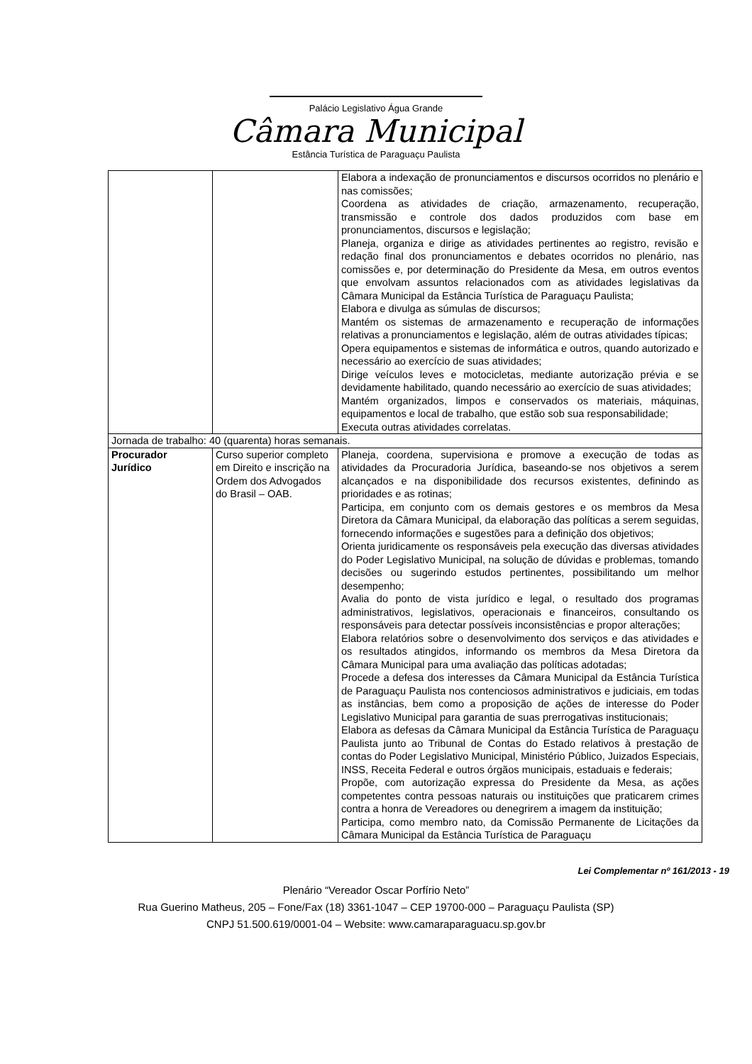Palácio Legislativo Água Grande
Câmara Municipal
Estância Turística de Paraguaçu Paulista
| | | Elabora a indexação de pronunciamentos e discursos ocorridos no plenário e nas comissões; Coordena as atividades de criação, armazenamento, recuperação, transmissão e controle dos dados produzidos com base em pronunciamentos, discursos e legislação; Planeja, organiza e dirige as atividades pertinentes ao registro, revisão e redação final dos pronunciamentos e debates ocorridos no plenário, nas comissões e, por determinação do Presidente da Mesa, em outros eventos que envolvam assuntos relacionados com as atividades legislativas da Câmara Municipal da Estância Turística de Paraguaçu Paulista; Elabora e divulga as súmulas de discursos; Mantém os sistemas de armazenamento e recuperação de informações relativas a pronunciamentos e legislação, além de outras atividades típicas; Opera equipamentos e sistemas de informática e outros, quando autorizado e necessário ao exercício de suas atividades; Dirige veículos leves e motocicletas, mediante autorização prévia e se devidamente habilitado, quando necessário ao exercício de suas atividades; Mantém organizados, limpos e conservados os materiais, máquinas, equipamentos e local de trabalho, que estão sob sua responsabilidade; Executa outras atividades correlatas. |
| Jornada de trabalho: 40 (quarenta) horas semanais. | | |
| Procurador Jurídico | Curso superior completo em Direito e inscrição na Ordem dos Advogados do Brasil – OAB. | Planeja, coordena, supervisiona e promove a execução de todas as atividades da Procuradoria Jurídica, baseando-se nos objetivos a serem alcançados e na disponibilidade dos recursos existentes, definindo as prioridades e as rotinas; Participa, em conjunto com os demais gestores e os membros da Mesa Diretora da Câmara Municipal, da elaboração das políticas a serem seguidas, fornecendo informações e sugestões para a definição dos objetivos; Orienta juridicamente os responsáveis pela execução das diversas atividades do Poder Legislativo Municipal, na solução de dúvidas e problemas, tomando decisões ou sugerindo estudos pertinentes, possibilitando um melhor desempenho; Avalia do ponto de vista jurídico e legal, o resultado dos programas administrativos, legislativos, operacionais e financeiros, consultando os responsáveis para detectar possíveis inconsistências e propor alterações; Elabora relatórios sobre o desenvolvimento dos serviços e das atividades e os resultados atingidos, informando os membros da Mesa Diretora da Câmara Municipal para uma avaliação das políticas adotadas; Procede a defesa dos interesses da Câmara Municipal da Estância Turística de Paraguaçu Paulista nos contenciosos administrativos e judiciais, em todas as instâncias, bem como a proposição de ações de interesse do Poder Legislativo Municipal para garantia de suas prerrogativas institucionais; Elabora as defesas da Câmara Municipal da Estância Turística de Paraguaçu Paulista junto ao Tribunal de Contas do Estado relativos à prestação de contas do Poder Legislativo Municipal, Ministério Público, Juizados Especiais, INSS, Receita Federal e outros órgãos municipais, estaduais e federais; Propõe, com autorização expressa do Presidente da Mesa, as ações competentes contra pessoas naturais ou instituições que praticarem crimes contra a honra de Vereadores ou denegrirem a imagem da instituição; Participa, como membro nato, da Comissão Permanente de Licitações da Câmara Municipal da Estância Turística de Paraguaçu |
Lei Complementar nº 161/2013 - 19
Plenário “Vereador Oscar Porfírio Neto”
Rua Guerino Matheus, 205 – Fone/Fax (18) 3361-1047 – CEP 19700-000 – Paraguaçu Paulista (SP)
CNPJ 51.500.619/0001-04 – Website: www.camaraparaguacu.sp.gov.br